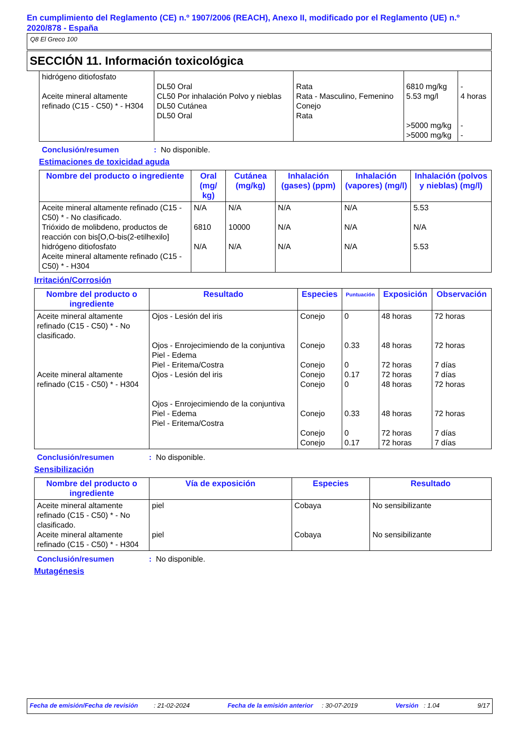En cumplimiento del Reglamento (CE) n.º 1907/2006 (REACH), Anexo II, modificado por el Reglamento (UE) n.º 2020/878 - España
Q8 El Greco 100
SECCIÓN 11. Información toxicológica
| hidrógeno ditiofosfato Aceite mineral altamente refinado (C15 - C50) * - H304 | DL50 Oral CL50 Por inhalación Polvo y nieblas DL50 Cutánea DL50 Oral | Rata Rata - Masculino, Femenino Conejo Rata | 6810 mg/kg 5.53 mg/l >5000 mg/kg >5000 mg/kg | - 4 horas - - |
Conclusión/resumen: No disponible.
Estimaciones de toxicidad aguda
| Nombre del producto o ingrediente | Oral (mg/ kg) | Cutánea (mg/kg) | Inhalación (gases) (ppm) | Inhalación (vapores) (mg/l) | Inhalación (polvos y nieblas) (mg/l) |
| --- | --- | --- | --- | --- | --- |
| Aceite mineral altamente refinado (C15 - C50) * - No clasificado. Trióxido de molibdeno, productos de reacción con bis[O,O-bis(2-etilhexilo] hidrógeno ditiofosfato Aceite mineral altamente refinado (C15 - C50) * - H304 | N/A 6810 N/A | N/A 10000 N/A | N/A N/A N/A | N/A N/A N/A | 5.53 N/A 5.53 |
Irritación/Corrosión
| Nombre del producto o ingrediente | Resultado | Especies | Puntuación | Exposición | Observación |
| --- | --- | --- | --- | --- | --- |
| Aceite mineral altamente refinado (C15 - C50) * - No clasificado. Aceite mineral altamente refinado (C15 - C50) * - H304 | Ojos - Lesión del iris Ojos - Enrojecimiendo de la conjuntiva Piel - Edema Piel - Eritema/Costra Ojos - Lesión del iris Ojos - Enrojecimiendo de la conjuntiva Piel - Edema Piel - Eritema/Costra | Conejo Conejo Conejo Conejo Conejo Conejo Conejo Conejo | 0 0.33 0 0.17 0 0.33 0 0.17 | 48 horas 48 horas 72 horas 72 horas 48 horas 48 horas 72 horas 72 horas | 72 horas 72 horas 7 días 7 días 72 horas 72 horas 7 días 7 días |
Conclusión/resumen: No disponible.
Sensibilización
| Nombre del producto o ingrediente | Vía de exposición | Especies | Resultado |
| --- | --- | --- | --- |
| Aceite mineral altamente refinado (C15 - C50) * - No clasificado. Aceite mineral altamente refinado (C15 - C50) * - H304 | piel piel | Cobaya Cobaya | No sensibilizante No sensibilizante |
Conclusión/resumen: No disponible.
Mutagénesis
Fecha de emisión/Fecha de revisión : 21-02-2024 Fecha de la emisión anterior : 30-07-2019 Versión : 1.04 9/17